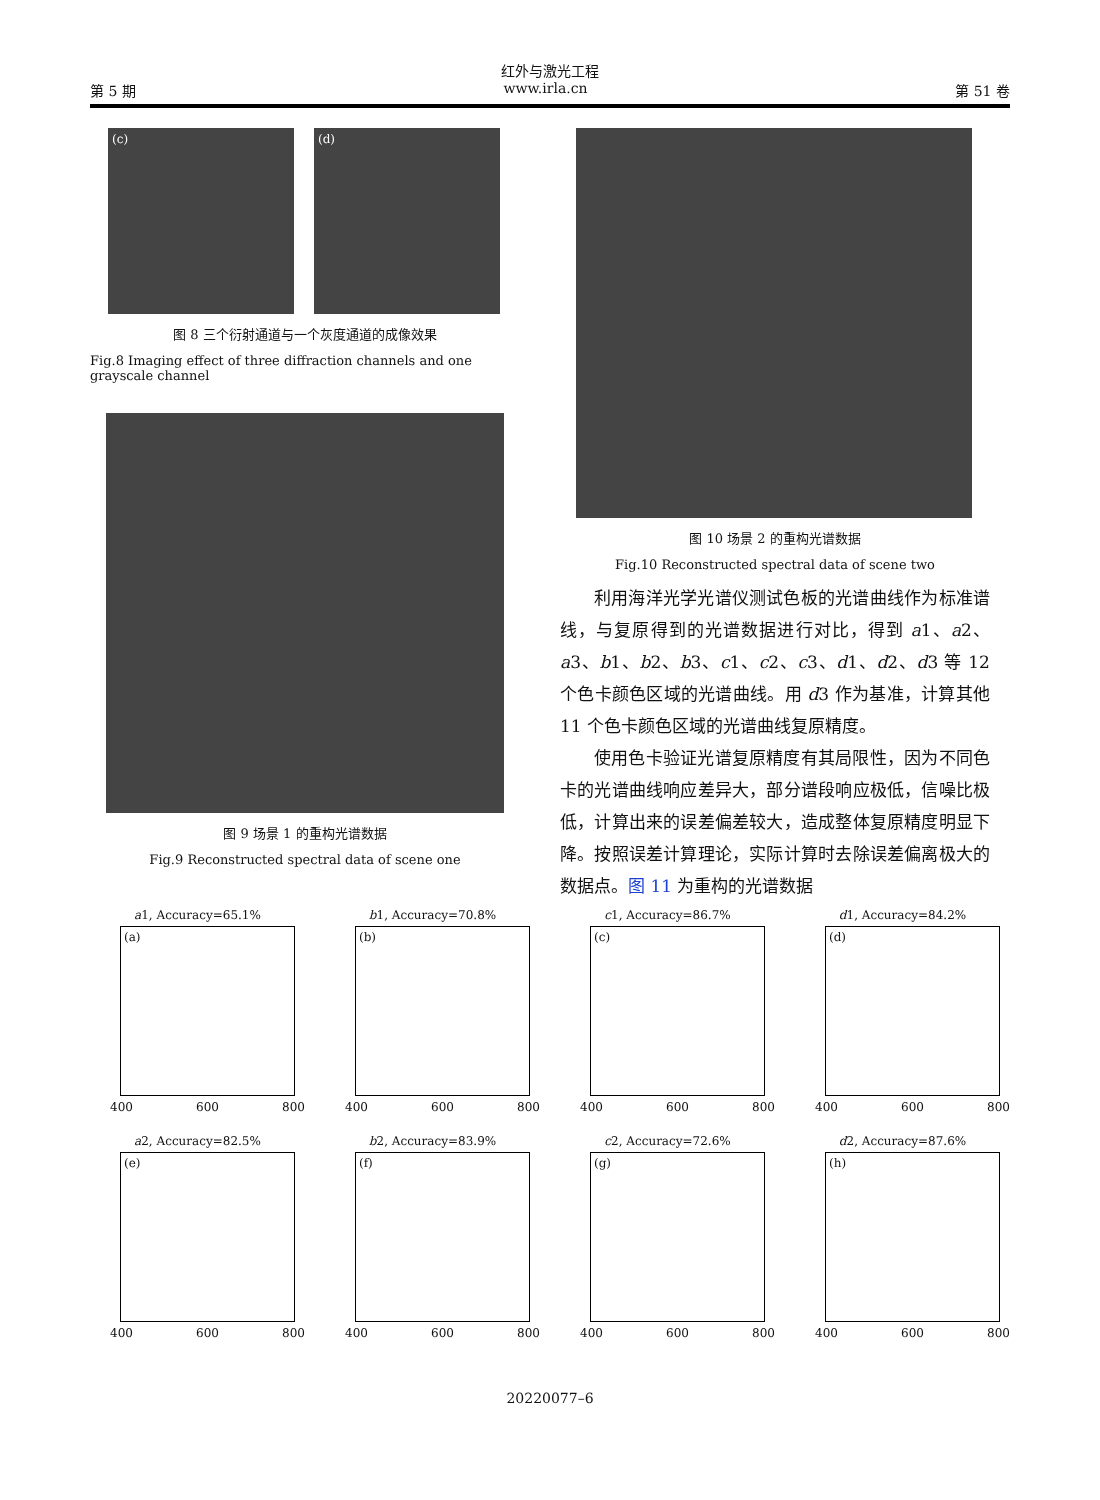红外与激光工程
第 5 期 www.irla.cn 第 51 卷
(c) (d)
图 8 三个衍射通道与一个灰度通道的成像效果
Fig.8 Imaging effect of three diffraction channels and one grayscale channel
图 9 场景 1 的重构光谱数据
Fig.9 Reconstructed spectral data of scene one
图 10 场景 2 的重构光谱数据
Fig.10 Reconstructed spectral data of scene two
利用海洋光学光谱仪测试色板的光谱曲线作为标准谱线，与复原得到的光谱数据进行对比，得到 a1、a2、a3、b1、b2、b3、c1、c2、c3、d1、d2、d3 等 12 个色卡颜色区域的光谱曲线。用 d3 作为基准，计算其他 11 个色卡颜色区域的光谱曲线复原精度。
使用色卡验证光谱复原精度有其局限性，因为不同色卡的光谱曲线响应差异大，部分谱段响应极低，信噪比极低，计算出来的误差偏差较大，造成整体复原精度明显下降。按照误差计算理论，实际计算时去除误差偏离极大的数据点。图 11 为重构的光谱数据
a1, Accuracy=65.1%
(a)
400 600 800
b1, Accuracy=70.8%
(b)
400 600 800
c1, Accuracy=86.7%
(c)
400 600 800
d1, Accuracy=84.2%
(d)
400 600 800
a2, Accuracy=82.5%
(e)
400 600 800
b2, Accuracy=83.9%
(f)
400 600 800
c2, Accuracy=72.6%
(g)
400 600 800
d2, Accuracy=87.6%
(h)
400 600 800
20220077–6